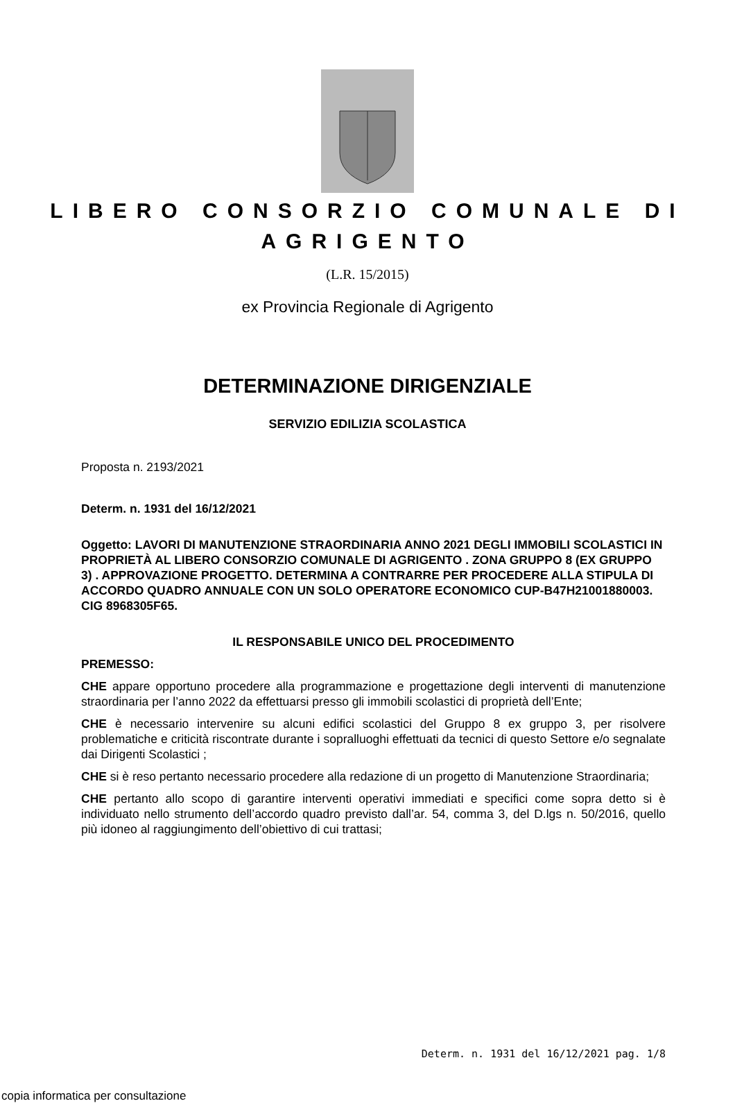LIBERO CONSORZIO COMUNALE DI
AGRIGENTO
(L.R. 15/2015)
ex Provincia Regionale di Agrigento
DETERMINAZIONE DIRIGENZIALE
SERVIZIO EDILIZIA SCOLASTICA
Proposta n. 2193/2021
Determ. n. 1931 del 16/12/2021
Oggetto: LAVORI DI MANUTENZIONE STRAORDINARIA ANNO 2021 DEGLI IMMOBILI SCOLASTICI IN PROPRIETÀ AL LIBERO CONSORZIO COMUNALE DI AGRIGENTO . ZONA GRUPPO 8 (EX GRUPPO 3) . APPROVAZIONE PROGETTO. DETERMINA A CONTRARRE PER PROCEDERE ALLA STIPULA DI ACCORDO QUADRO ANNUALE CON UN SOLO OPERATORE ECONOMICO CUP-B47H21001880003. CIG 8968305F65.
IL RESPONSABILE UNICO DEL PROCEDIMENTO
PREMESSO:
CHE appare opportuno procedere alla programmazione e progettazione degli interventi di manutenzione straordinaria per l’anno 2022 da effettuarsi presso gli immobili scolastici di proprietà dell’Ente;
CHE è necessario intervenire su alcuni edifici scolastici del Gruppo 8 ex gruppo 3, per risolvere problematiche e criticità riscontrate durante i sopralluoghi effettuati da tecnici di questo Settore e/o segnalate dai Dirigenti Scolastici ;
CHE si è reso pertanto necessario procedere alla redazione di un progetto di Manutenzione Straordinaria;
CHE pertanto allo scopo di garantire interventi operativi immediati e specifici come sopra detto si è individuato nello strumento dell’accordo quadro previsto dall’ar. 54, comma 3, del D.lgs n. 50/2016, quello più idoneo al raggiungimento dell’obiettivo di cui trattasi;
Determ. n. 1931 del 16/12/2021 pag. 1/8
copia informatica per consultazione